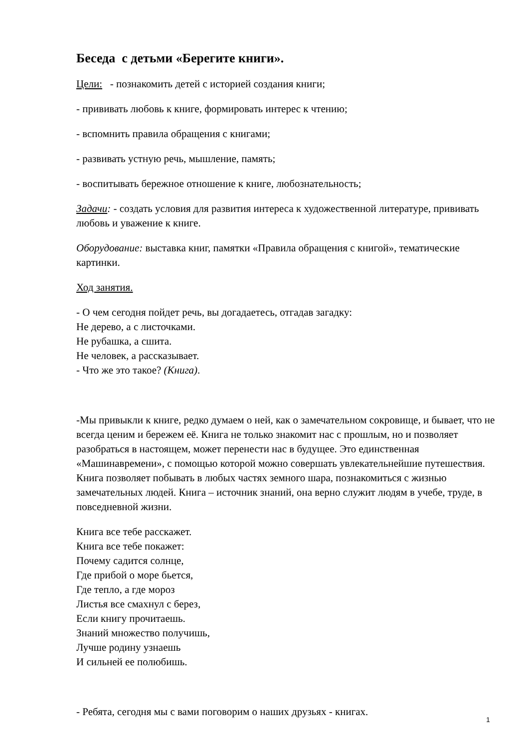Беседа с детьми «Берегите книги».
Цели: - познакомить детей с историей создания книги;
- прививать любовь к книге, формировать интерес к чтению;
- вспомнить правила обращения с книгами;
- развивать устную речь, мышление, память;
- воспитывать бережное отношение к книге, любознательность;
Задачи: - создать условия для развития интереса к художественной литературе, прививать любовь и уважение к книге.
Оборудование: выставка книг, памятки «Правила обращения с книгой», тематические картинки.
Ход занятия.
- О чем сегодня пойдет речь, вы догадаетесь, отгадав загадку:
Не дерево, а с листочками.
Не рубашка, а сшита.
Не человек, а рассказывает.
- Что же это такое? (Книга).
-Мы привыкли к книге, редко думаем о ней, как о замечательном сокровище, и бывает, что не всегда ценим и бережем её. Книга не только знакомит нас с прошлым, но и позволяет разобраться в настоящем, может перенести нас в будущее. Это единственная «Машинавремени», с помощью которой можно совершать увлекательнейшие путешествия. Книга позволяет побывать в любых частях земного шара, познакомиться с жизнью замечательных людей. Книга – источник знаний, она верно служит людям в учебе, труде, в повседневной жизни.
Книга все тебе расскажет.
Книга все тебе покажет:
Почему садится солнце,
Где прибой о море бьется,
Где тепло, а где мороз
Листья все смахнул с берез,
Если книгу прочитаешь.
Знаний множество получишь,
Лучше родину узнаешь
И сильней ее полюбишь.
- Ребята, сегодня мы с вами поговорим о наших друзьях - книгах.
1